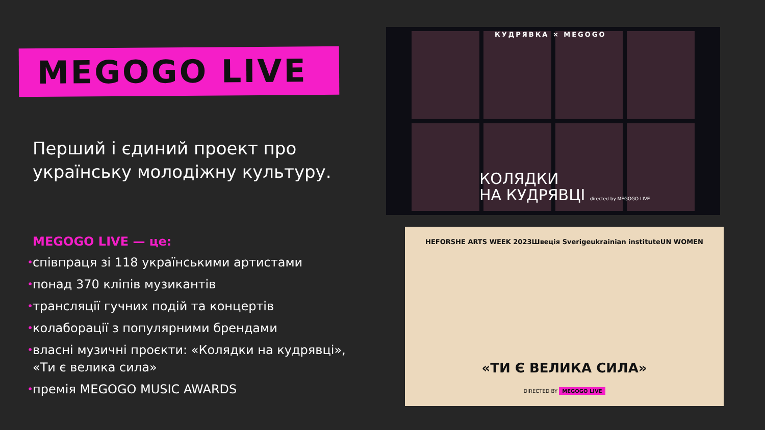MEGOGO LIVE
Перший і єдиний проект про українську молодіжну культуру.
MEGOGO LIVE — це:
• співпраця зі 118 українськими артистами
• понад 370 кліпів музикантів
• трансляції гучних подій та концертів
• колаборації з популярними брендами
• власні музичні проєкти: «Колядки на кудрявці», «Ти є велика сила»
• премія MEGOGO MUSIC AWARDS
КУДРЯВКА × MEGOGO
КОЛЯДКИ
НА КУДРЯВЦІ directed by MEGOGO LIVE
HEFORSHE ARTS WEEK 2023 Швеція Sverige ukrainian institute UN WOMEN
«ТИ Є ВЕЛИКА СИЛА»
DIRECTED BY MEGOGO LIVE